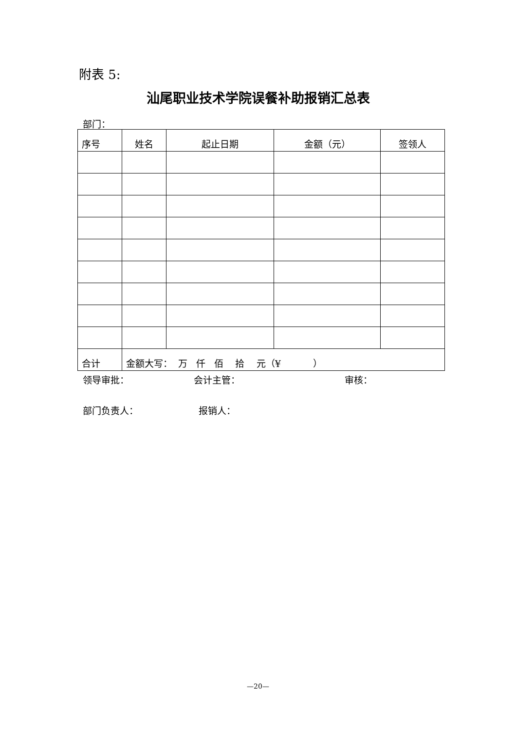附表 5:
汕尾职业技术学院误餐补助报销汇总表
部门：
| 序号 | 姓名 | 起止日期 | 金额（元） | 签领人 |
| --- | --- | --- | --- | --- |
| 合计 | 金额大写： 万 仟 佰 拾 元（¥ ） | | | |
领导审批： 会计主管： 审核：
部门负责人： 报销人：
—20—